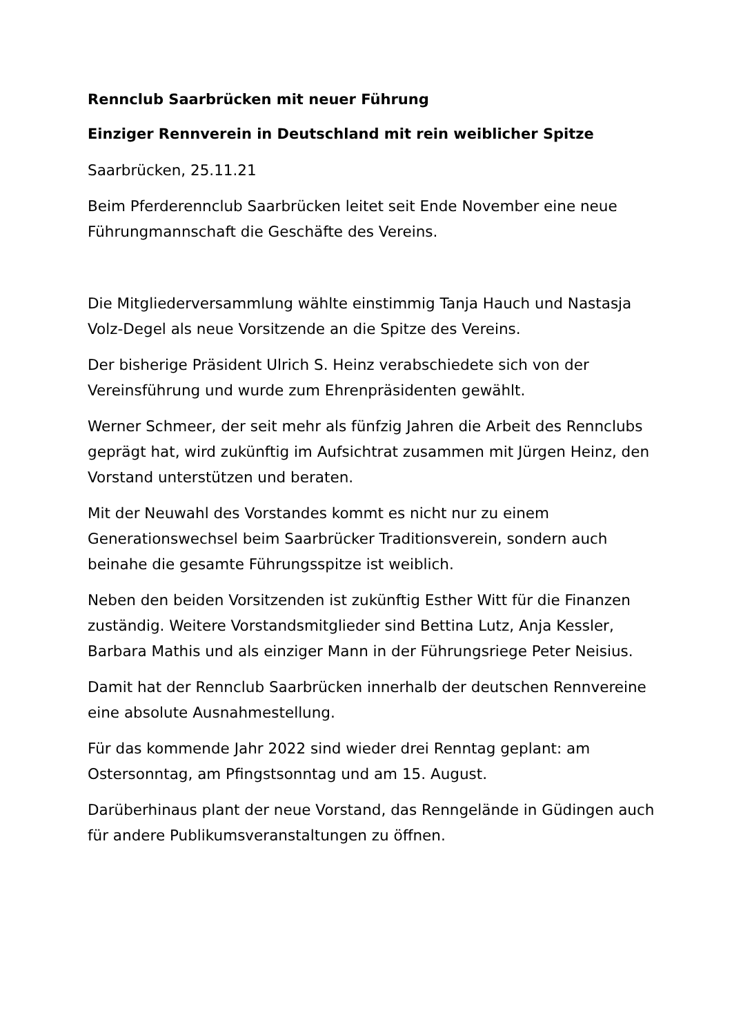Rennclub Saarbrücken mit neuer Führung
Einziger Rennverein in Deutschland mit rein weiblicher Spitze
Saarbrücken, 25.11.21
Beim Pferderennclub Saarbrücken leitet seit Ende November eine neue Führungmannschaft die Geschäfte des Vereins.
Die Mitgliederversammlung wählte einstimmig Tanja Hauch und Nastasja Volz-Degel als neue Vorsitzende an die Spitze des Vereins.
Der bisherige Präsident Ulrich S. Heinz verabschiedete sich von der Vereinsführung und wurde zum Ehrenpräsidenten gewählt.
Werner Schmeer, der seit mehr als fünfzig Jahren die Arbeit des Rennclubs geprägt hat, wird zukünftig im Aufsichtrat zusammen mit Jürgen Heinz, den Vorstand unterstützen und beraten.
Mit der Neuwahl des Vorstandes kommt es nicht nur zu einem Generationswechsel beim Saarbrücker Traditionsverein, sondern auch beinahe die gesamte Führungsspitze ist weiblich.
Neben den beiden Vorsitzenden ist zukünftig Esther Witt für die Finanzen zuständig. Weitere Vorstandsmitglieder sind Bettina Lutz, Anja Kessler, Barbara Mathis und als einziger Mann in der Führungsriege Peter Neisius.
Damit hat der Rennclub Saarbrücken innerhalb der deutschen Rennvereine eine absolute Ausnahmestellung.
Für das kommende Jahr 2022 sind wieder drei Renntag geplant: am Ostersonntag, am Pfingstsonntag und am 15. August.
Darüberhinaus plant der neue Vorstand, das Renngelände in Güdingen auch für andere Publikumsveranstaltungen zu öffnen.